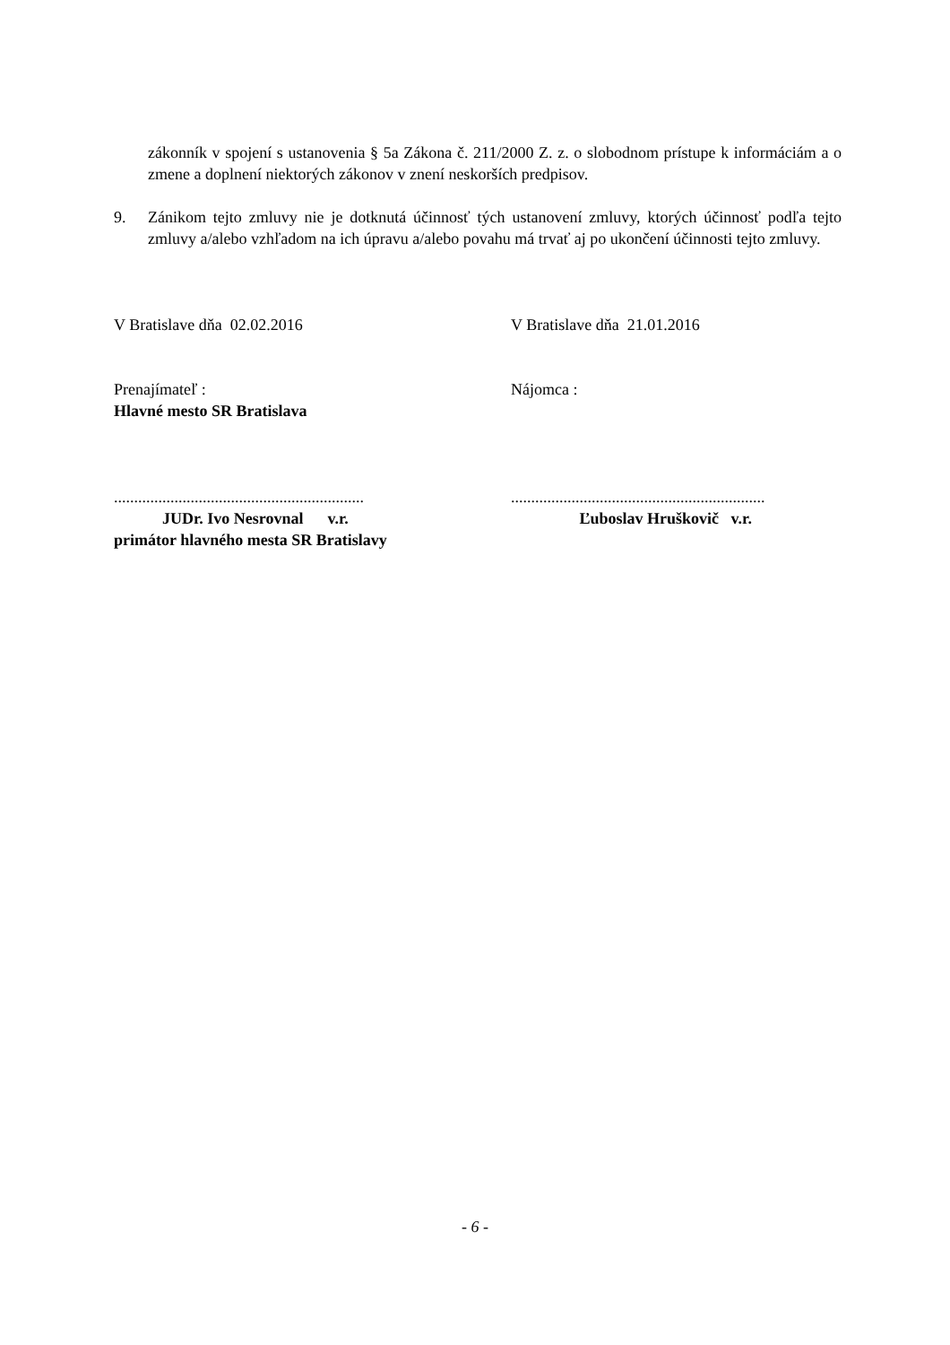zákonník v spojení s ustanovenia § 5a Zákona č. 211/2000 Z. z. o slobodnom prístupe k informáciám a o zmene a doplnení niektorých zákonov v znení neskorších predpisov.
9. Zánikom tejto zmluvy nie je dotknutá účinnosť tých ustanovení zmluvy, ktorých účinnosť podľa tejto zmluvy a/alebo vzhľadom na ich úpravu a/alebo povahu má trvať aj po ukončení účinnosti tejto zmluvy.
V Bratislave dňa 02.02.2016 V Bratislave dňa 21.01.2016
Prenajímateľ :
Hlavné mesto SR Bratislava
Nájomca :
..............................................................
JUDr. Ivo Nesrovnal v.r.
primátor hlavného mesta SR Bratislavy
...............................................................
Ľuboslav Hruškovič v.r.
- 6 -